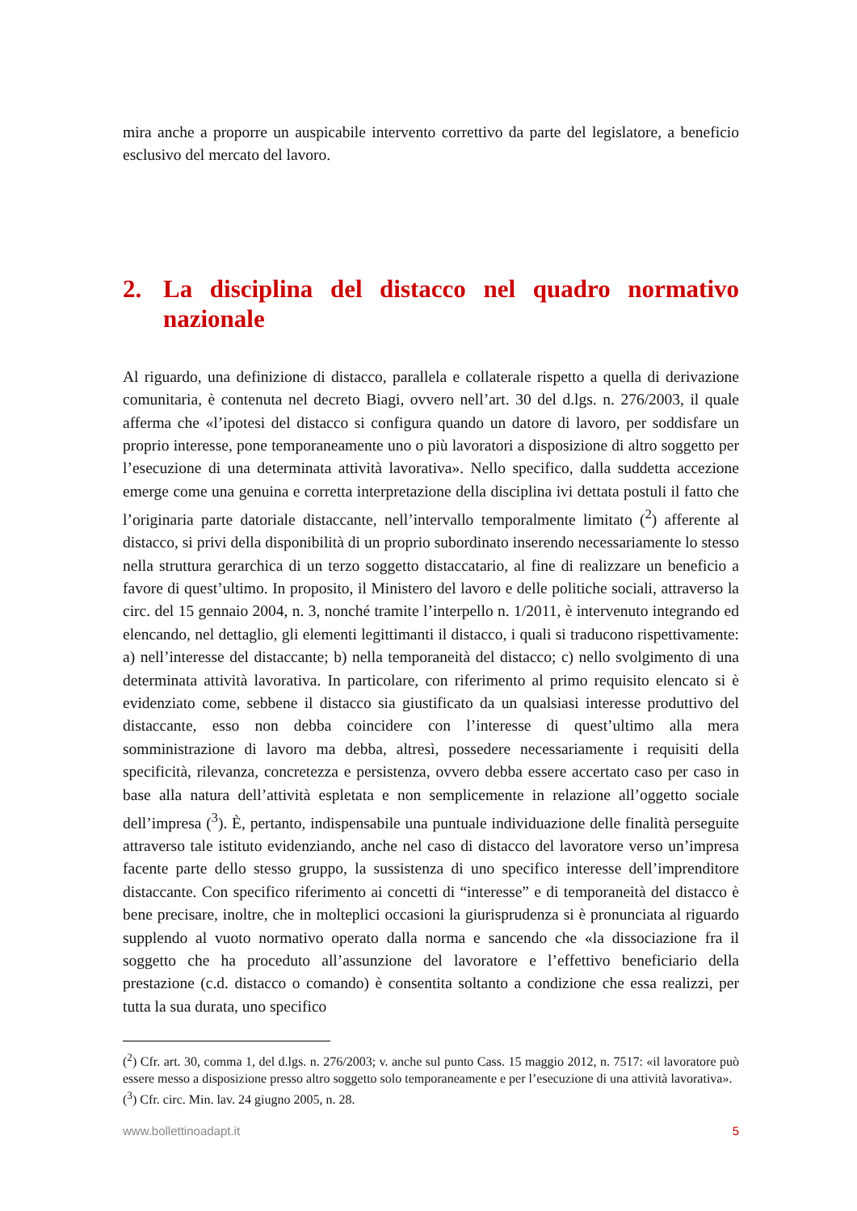mira anche a proporre un auspicabile intervento correttivo da parte del legislatore, a beneficio esclusivo del mercato del lavoro.
2. La disciplina del distacco nel quadro normativo nazionale
Al riguardo, una definizione di distacco, parallela e collaterale rispetto a quella di derivazione comunitaria, è contenuta nel decreto Biagi, ovvero nell’art. 30 del d.lgs. n. 276/2003, il quale afferma che «l’ipotesi del distacco si configura quando un datore di lavoro, per soddisfare un proprio interesse, pone temporaneamente uno o più lavoratori a disposizione di altro soggetto per l’esecuzione di una determinata attività lavorativa». Nello specifico, dalla suddetta accezione emerge come una genuina e corretta interpretazione della disciplina ivi dettata postuli il fatto che l’originaria parte datoriale distaccante, nell’intervallo temporalmente limitato (<sup>2</sup>) afferente al distacco, si privi della disponibilità di un proprio subordinato inserendo necessariamente lo stesso nella struttura gerarchica di un terzo soggetto distaccatario, al fine di realizzare un beneficio a favore di quest’ultimo. In proposito, il Ministero del lavoro e delle politiche sociali, attraverso la circ. del 15 gennaio 2004, n. 3, nonché tramite l’interpello n. 1/2011, è intervenuto integrando ed elencando, nel dettaglio, gli elementi legittimanti il distacco, i quali si traducono rispettivamente: a) nell’interesse del distaccante; b) nella temporaneità del distacco; c) nello svolgimento di una determinata attività lavorativa. In particolare, con riferimento al primo requisito elencato si è evidenziato come, sebbene il distacco sia giustificato da un qualsiasi interesse produttivo del distaccante, esso non debba coincidere con l’interesse di quest’ultimo alla mera somministrazione di lavoro ma debba, altresì, possedere necessariamente i requisiti della specificità, rilevanza, concretezza e persistenza, ovvero debba essere accertato caso per caso in base alla natura dell’attività espletata e non semplicemente in relazione all’oggetto sociale dell’impresa (<sup>3</sup>). È, pertanto, indispensabile una puntuale individuazione delle finalità perseguite attraverso tale istituto evidenziando, anche nel caso di distacco del lavoratore verso un’impresa facente parte dello stesso gruppo, la sussistenza di uno specifico interesse dell’imprenditore distaccante. Con specifico riferimento ai concetti di “interesse” e di temporaneità del distacco è bene precisare, inoltre, che in molteplici occasioni la giurisprudenza si è pronunciata al riguardo supplendo al vuoto normativo operato dalla norma e sancendo che «la dissociazione fra il soggetto che ha proceduto all’assunzione del lavoratore e l’effettivo beneficiario della prestazione (c.d. distacco o comando) è consentita soltanto a condizione che essa realizzi, per tutta la sua durata, uno specifico
(<sup>2</sup>) Cfr. art. 30, comma 1, del d.lgs. n. 276/2003; v. anche sul punto Cass. 15 maggio 2012, n. 7517: «il lavoratore può essere messo a disposizione presso altro soggetto solo temporaneamente e per l’esecuzione di una attività lavorativa».
(<sup>3</sup>) Cfr. circ. Min. lav. 24 giugno 2005, n. 28.
www.bollettinoadapt.it 5